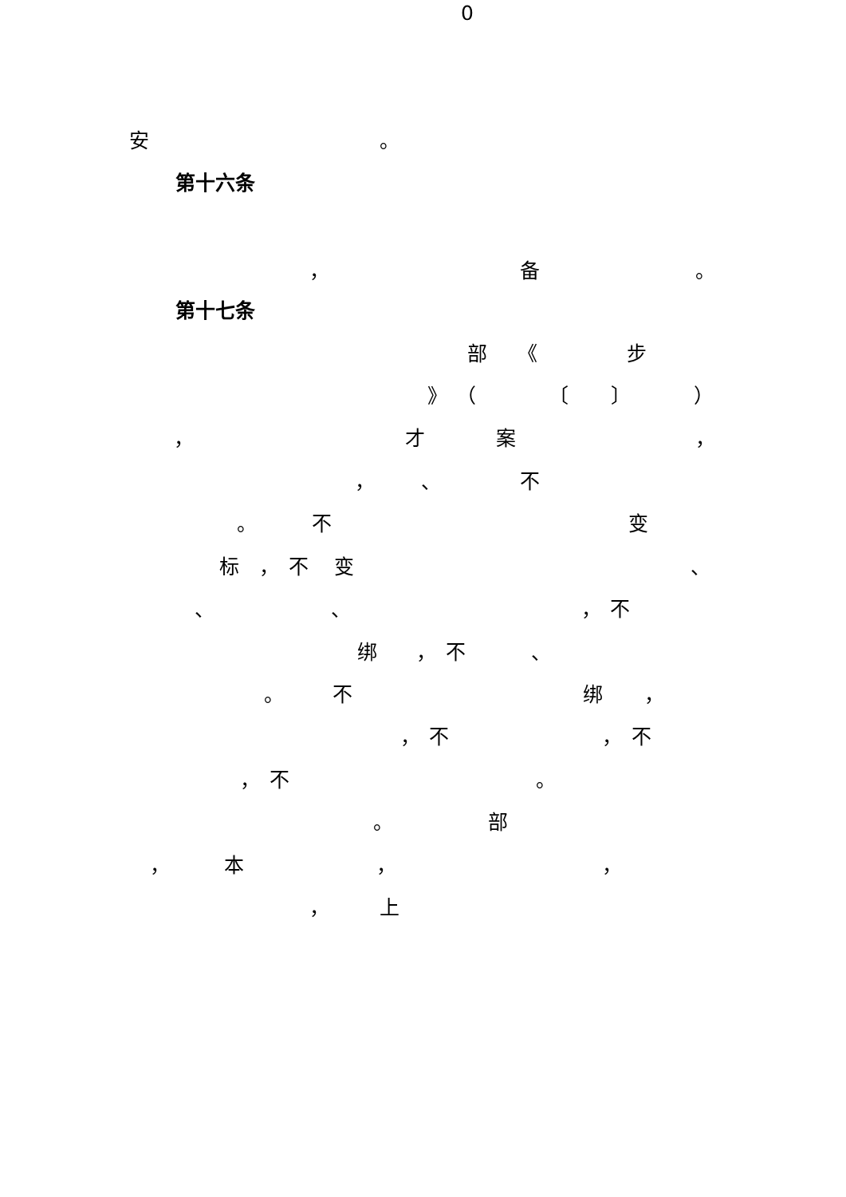0
安 。
第十六条
， 备 。
第十七条
部 《 步
》 （ 〔 〕 ）
， 才案 ，
， 、 不
。 不变
标 ， 不变 、
、 、 ， 不
绑 ， 不 、
。 不绑 ，
， 不 ， 不
， 不 。
。 部
， 本 ， ，
， 上